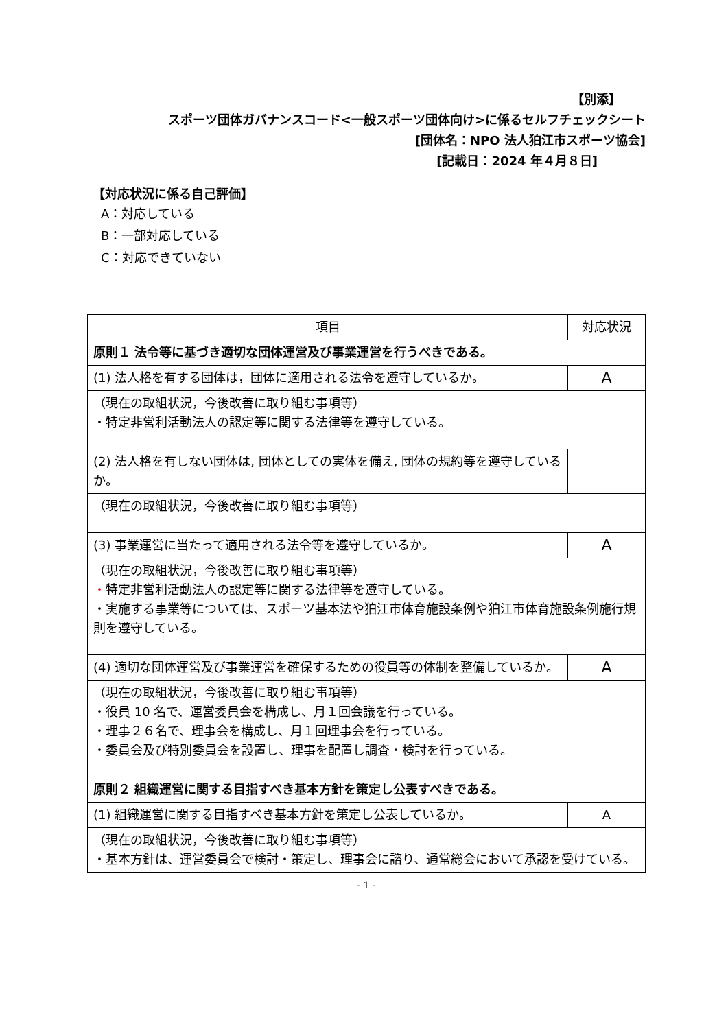【別添】
スポーツ団体ガバナンスコード<一般スポーツ団体向け>に係るセルフチェックシート
[団体名：NPO 法人狛江市スポーツ協会]
[記載日：2024 年４月８日]
【対応状況に係る自己評価】
A：対応している
B：一部対応している
C：対応できていない
| 項目 | 対応状況 |
| --- | --- |
| 原則１ 法令等に基づき適切な団体運営及び事業運営を行うべきである。 | |
| (1) 法人格を有する団体は，団体に適用される法令を遵守しているか。 | A |
| （現在の取組状況，今後改善に取り組む事項等） ・特定非営利活動法人の認定等に関する法律等を遵守している。 | |
| (2) 法人格を有しない団体は, 団体としての実体を備え, 団体の規約等を遵守しているか。 | |
| （現在の取組状況，今後改善に取り組む事項等） | |
| (3) 事業運営に当たって適用される法令等を遵守しているか。 | A |
| （現在の取組状況，今後改善に取り組む事項等） ・ 特定非営利活動法人の認定等に関する法律等を遵守している。 ・実施する事業等については、スポーツ基本法や狛江市体育施設条例や狛江市体育施設条例施行規則を遵守している。 | |
| (4) 適切な団体運営及び事業運営を確保するための役員等の体制を整備しているか。 | A |
| （現在の取組状況，今後改善に取り組む事項等） ・役員 10 名で、運営委員会を構成し、月１回会議を行っている。 ・理事２６名で、理事会を構成し、月１回理事会を行っている。 ・委員会及び特別委員会を設置し、理事を配置し調査・検討を行っている。 | |
| 原則２ 組織運営に関する目指すべき基本方針を策定し公表すべきである。 | |
| (1) 組織運営に関する目指すべき基本方針を策定し公表しているか。 | A |
| （現在の取組状況，今後改善に取り組む事項等） ・基本方針は、運営委員会で検討・策定し、理事会に諮り、通常総会において承認を受けている。 | |
- 1 -